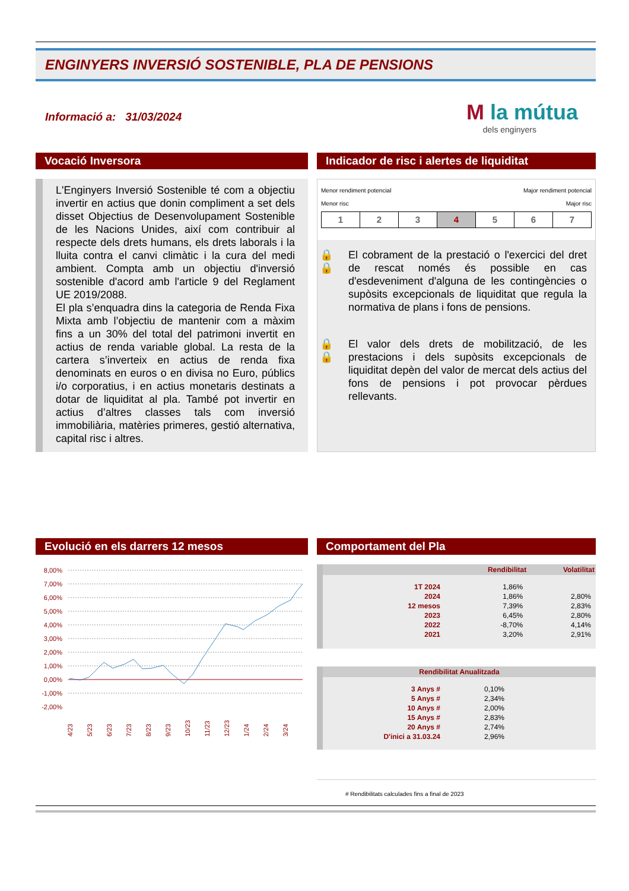ENGINYERS INVERSIÓ SOSTENIBLE, PLA DE PENSIONS
Informació a: 31/03/2024
M la mútua
dels enginyers
Vocació Inversora
L'Enginyers Inversió Sostenible té com a objectiu invertir en actius que donin compliment a set dels disset Objectius de Desenvolupament Sostenible de les Nacions Unides, així com contribuir al respecte dels drets humans, els drets laborals i la lluita contra el canvi climàtic i la cura del medi ambient. Compta amb un objectiu d'inversió sostenible d'acord amb l'article 9 del Reglament UE 2019/2088.
El pla s’enquadra dins la categoria de Renda Fixa Mixta amb l’objectiu de mantenir com a màxim fins a un 30% del total del patrimoni invertit en actius de renda variable global. La resta de la cartera s’inverteix en actius de renda fixa denominats en euros o en divisa no Euro, públics i/o corporatius, i en actius monetaris destinats a dotar de liquiditat al pla. També pot invertir en actius d’altres classes tals com inversió immobiliària, matèries primeres, gestió alternativa, capital risc i altres.
Indicador de risc i alertes de liquiditat
Menor rendiment potencial
Menor risc Major rendiment potencial
Major risc
| 1 | 2 | 3 | 4 | 5 | 6 | 7 |
🔒 🔒 El cobrament de la prestació o l'exercici del dret de rescat només és possible en cas d'esdeveniment d'alguna de les contingències o supòsits excepcionals de liquiditat que regula la normativa de plans i fons de pensions.
🔒 🔒 El valor dels drets de mobilització, de les prestacions i dels supòsits excepcionals de liquiditat depèn del valor de mercat dels actius del fons de pensions i pot provocar pèrdues rellevants.
Evolució en els darrers 12 mesos
8,00%
7,00%
6,00%
5,00%
4,00%
3,00%
2,00%
1,00%
0,00%
-1,00%
-2,00%
4/23
5/23
6/23
7/23
8/23
9/23
10/23
11/23
12/23
1/24
2/24
3/24
Comportament del Pla
| | Rendibilitat | Volatilitat |
| --- | --- | --- |
| 1T 2024 | 1,86% | |
| 2024 | 1,86% | 2,80% |
| 12 mesos | 7,39% | 2,83% |
| 2023 | 6,45% | 2,80% |
| 2022 | -8,70% | 4,14% |
| 2021 | 3,20% | 2,91% |
| Rendibilitat Anualitzada | | |
| --- | --- | --- |
| 3 Anys # | 0,10% | |
| 5 Anys # | 2,34% | |
| 10 Anys # | 2,00% | |
| 15 Anys # | 2,83% | |
| 20 Anys # | 2,74% | |
| D'inici a 31.03.24 | 2,96% | |
# Rendibilitats calculades fins a final de 2023